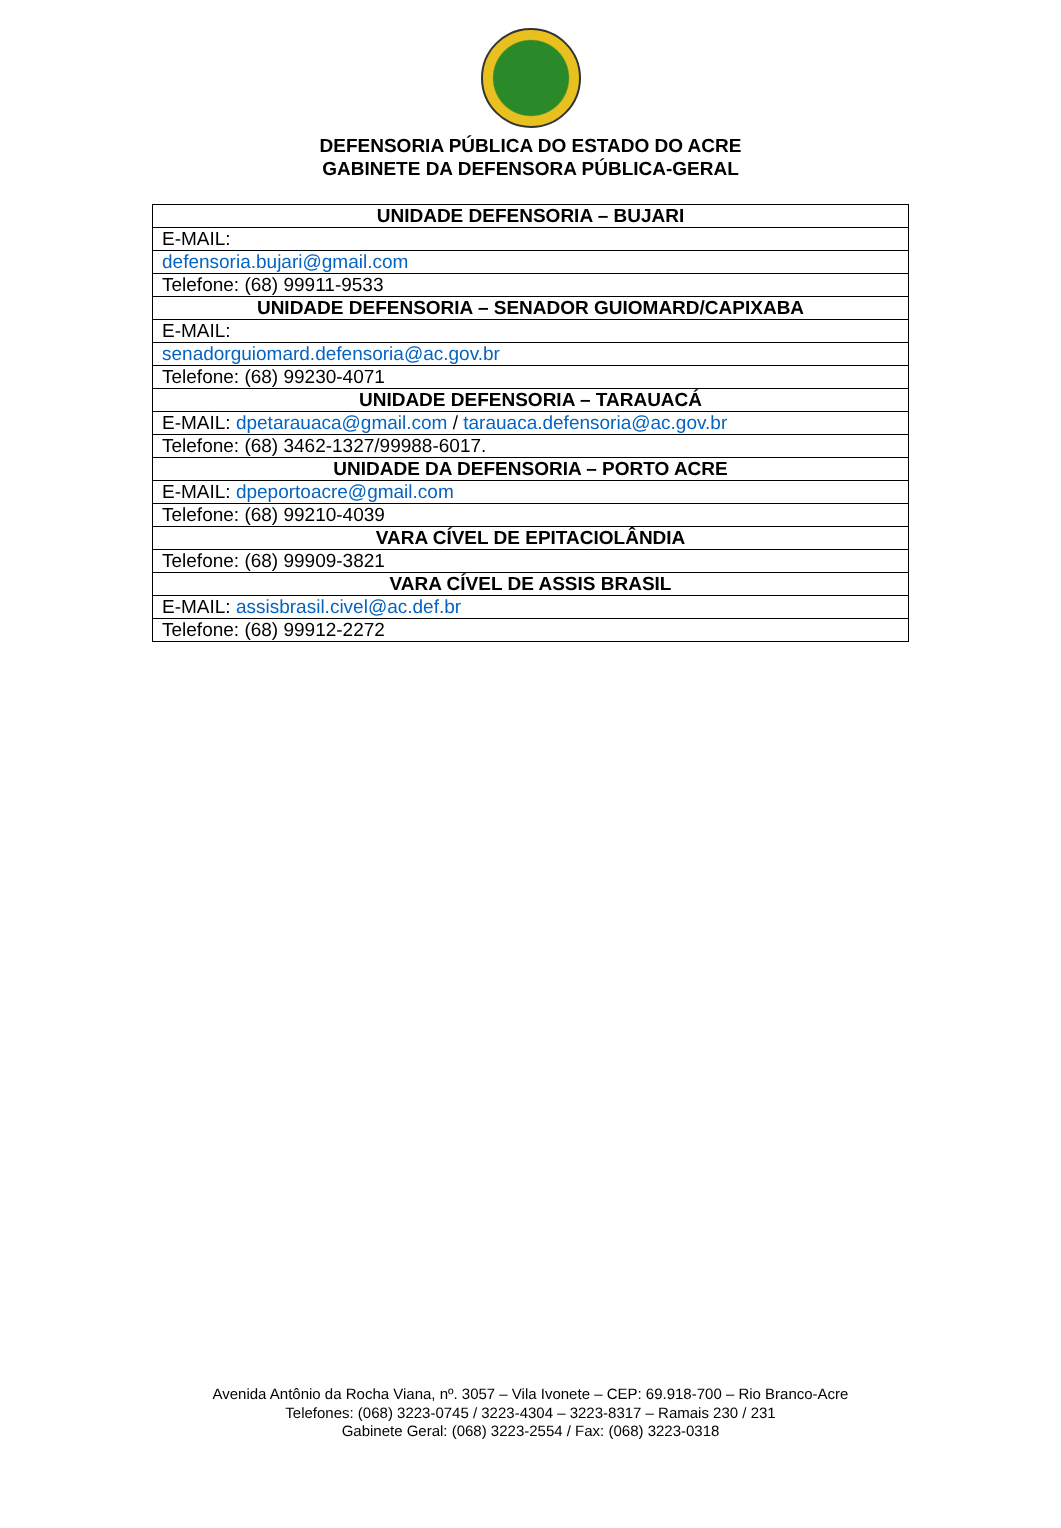DEFENSORIA PÚBLICA DO ESTADO DO ACRE
GABINETE DA DEFENSORA PÚBLICA-GERAL
| UNIDADE DEFENSORIA – BUJARI |
| E-MAIL: |
| defensoria.bujari@gmail.com |
| Telefone: (68) 99911-9533 |
| UNIDADE DEFENSORIA – SENADOR GUIOMARD/CAPIXABA |
| E-MAIL: |
| senadorguiomard.defensoria@ac.gov.br |
| Telefone: (68) 99230-4071 |
| UNIDADE DEFENSORIA – TARAUACÁ |
| E-MAIL: dpetarauaca@gmail.com / tarauaca.defensoria@ac.gov.br |
| Telefone: (68) 3462-1327/99988-6017. |
| UNIDADE DA DEFENSORIA – PORTO ACRE |
| E-MAIL: dpeportoacre@gmail.com |
| Telefone: (68) 99210-4039 |
| VARA CÍVEL DE EPITACIOLÂNDIA |
| Telefone: (68) 99909-3821 |
| VARA CÍVEL DE ASSIS BRASIL |
| E-MAIL: assisbrasil.civel@ac.def.br |
| Telefone: (68) 99912-2272 |
Avenida Antônio da Rocha Viana, nº. 3057 – Vila Ivonete – CEP: 69.918-700 – Rio Branco-Acre
Telefones: (068) 3223-0745 / 3223-4304 – 3223-8317 – Ramais 230 / 231
Gabinete Geral: (068) 3223-2554 / Fax: (068) 3223-0318